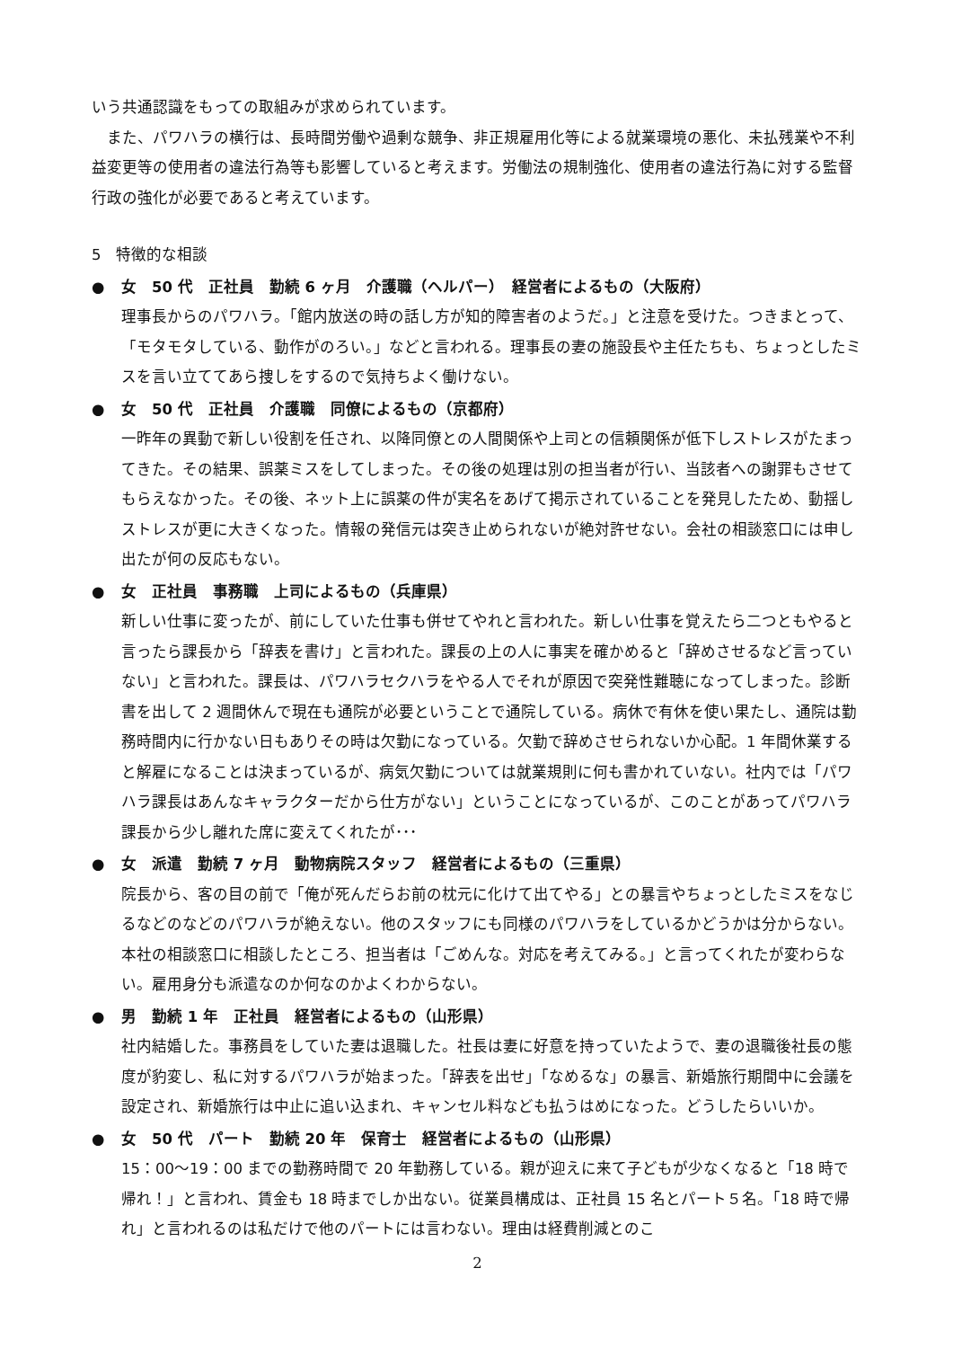いう共通認識をもっての取組みが求められています。
また、パワハラの横行は、長時間労働や過剰な競争、非正規雇用化等による就業環境の悪化、未払残業や不利益変更等の使用者の違法行為等も影響していると考えます。労働法の規制強化、使用者の違法行為に対する監督行政の強化が必要であると考えています。
5　特徴的な相談
● 女　50 代　正社員　勤続 6 ヶ月　介護職（ヘルパー）　経営者によるもの（大阪府）
理事長からのパワハラ。「館内放送の時の話し方が知的障害者のようだ。」と注意を受けた。つきまとって、「モタモタしている、動作がのろい。」などと言われる。理事長の妻の施設長や主任たちも、ちょっとしたミスを言い立ててあら捜しをするので気持ちよく働けない。
● 女　50 代　正社員　介護職　同僚によるもの（京都府）
一昨年の異動で新しい役割を任され、以降同僚との人間関係や上司との信頼関係が低下しストレスがたまってきた。その結果、誤薬ミスをしてしまった。その後の処理は別の担当者が行い、当該者への謝罪もさせてもらえなかった。その後、ネット上に誤薬の件が実名をあげて掲示されていることを発見したため、動揺しストレスが更に大きくなった。情報の発信元は突き止められないが絶対許せない。会社の相談窓口には申し出たが何の反応もない。
● 女　正社員　事務職　上司によるもの（兵庫県）
新しい仕事に変ったが、前にしていた仕事も併せてやれと言われた。新しい仕事を覚えたら二つともやると言ったら課長から「辞表を書け」と言われた。課長の上の人に事実を確かめると「辞めさせるなど言っていない」と言われた。課長は、パワハラセクハラをやる人でそれが原因で突発性難聴になってしまった。診断書を出して 2 週間休んで現在も通院が必要ということで通院している。病休で有休を使い果たし、通院は勤務時間内に行かない日もありその時は欠勤になっている。欠勤で辞めさせられないか心配。1 年間休業すると解雇になることは決まっているが、病気欠勤については就業規則に何も書かれていない。社内では「パワハラ課長はあんなキャラクターだから仕方がない」ということになっているが、このことがあってパワハラ課長から少し離れた席に変えてくれたが･･･
● 女　派遣　勤続 7 ヶ月　動物病院スタッフ　経営者によるもの（三重県）
院長から、客の目の前で「俺が死んだらお前の枕元に化けて出てやる」との暴言やちょっとしたミスをなじるなどのなどのパワハラが絶えない。他のスタッフにも同様のパワハラをしているかどうかは分からない。本社の相談窓口に相談したところ、担当者は「ごめんな。対応を考えてみる。」と言ってくれたが変わらない。雇用身分も派遣なのか何なのかよくわからない。
● 男　勤続 1 年　正社員　経営者によるもの（山形県）
社内結婚した。事務員をしていた妻は退職した。社長は妻に好意を持っていたようで、妻の退職後社長の態度が豹変し、私に対するパワハラが始まった。「辞表を出せ」「なめるな」の暴言、新婚旅行期間中に会議を設定され、新婚旅行は中止に追い込まれ、キャンセル料なども払うはめになった。どうしたらいいか。
● 女　50 代　パート　勤続 20 年　保育士　経営者によるもの（山形県）
15：00～19：00 までの勤務時間で 20 年勤務している。親が迎えに来て子どもが少なくなると「18 時で帰れ！」と言われ、賃金も 18 時までしか出ない。従業員構成は、正社員 15 名とパート５名。「18 時で帰れ」と言われるのは私だけで他のパートには言わない。理由は経費削減とのこ
2